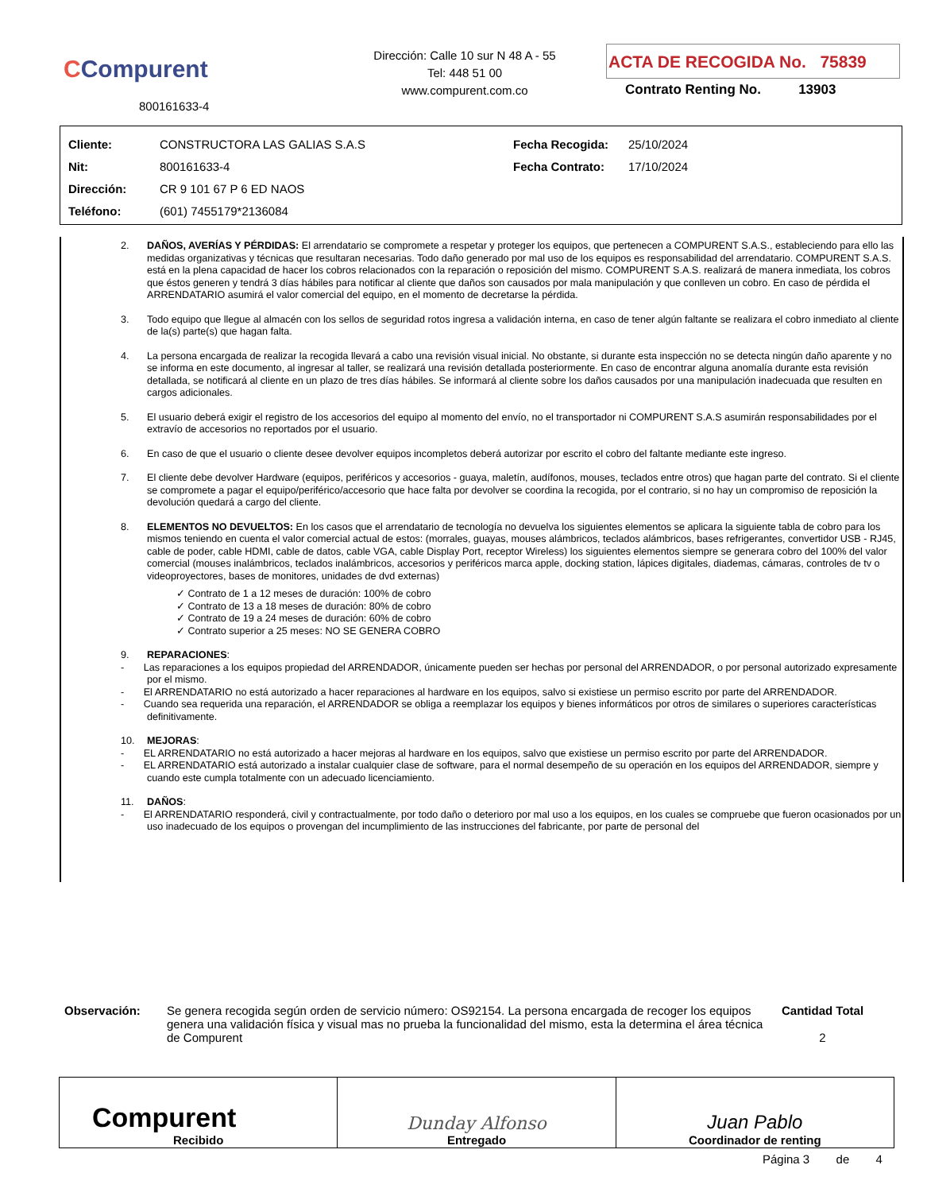CCompurent
800161633-4
Dirección: Calle 10 sur N 48 A - 55
Tel: 448 51 00
www.compurent.com.co
ACTA DE RECOGIDA No. 75839
Contrato Renting No. 13903
| Cliente: | CONSTRUCTORA LAS GALIAS S.A.S | Fecha Recogida: | 25/10/2024 |
| Nit: | 800161633-4 | Fecha Contrato: | 17/10/2024 |
| Dirección: | CR 9 101 67 P 6 ED NAOS | | |
| Teléfono: | (601) 7455179*2136084 | | |
2. DAÑOS, AVERÍAS Y PÉRDIDAS: El arrendatario se compromete a respetar y proteger los equipos, que pertenecen a COMPURENT S.A.S., estableciendo para ello las medidas organizativas y técnicas que resultaran necesarias. Todo daño generado por mal uso de los equipos es responsabilidad del arrendatario. COMPURENT S.A.S. está en la plena capacidad de hacer los cobros relacionados con la reparación o reposición del mismo. COMPURENT S.A.S. realizará de manera inmediata, los cobros que éstos generen y tendrá 3 días hábiles para notificar al cliente que daños son causados por mala manipulación y que conlleven un cobro. En caso de pérdida el ARRENDATARIO asumirá el valor comercial del equipo, en el momento de decretarse la pérdida.
3. Todo equipo que llegue al almacén con los sellos de seguridad rotos ingresa a validación interna, en caso de tener algún faltante se realizara el cobro inmediato al cliente de la(s) parte(s) que hagan falta.
4. La persona encargada de realizar la recogida llevará a cabo una revisión visual inicial. No obstante, si durante esta inspección no se detecta ningún daño aparente y no se informa en este documento, al ingresar al taller, se realizará una revisión detallada posteriormente. En caso de encontrar alguna anomalía durante esta revisión detallada, se notificará al cliente en un plazo de tres días hábiles. Se informará al cliente sobre los daños causados por una manipulación inadecuada que resulten en cargos adicionales.
5. El usuario deberá exigir el registro de los accesorios del equipo al momento del envío, no el transportador ni COMPURENT S.A.S asumirán responsabilidades por el extravío de accesorios no reportados por el usuario.
6. En caso de que el usuario o cliente desee devolver equipos incompletos deberá autorizar por escrito el cobro del faltante mediante este ingreso.
7. El cliente debe devolver Hardware (equipos, periféricos y accesorios - guaya, maletín, audífonos, mouses, teclados entre otros) que hagan parte del contrato. Si el cliente se compromete a pagar el equipo/periférico/accesorio que hace falta por devolver se coordina la recogida, por el contrario, si no hay un compromiso de reposición la devolución quedará a cargo del cliente.
8. ELEMENTOS NO DEVUELTOS: En los casos que el arrendatario de tecnología no devuelva los siguientes elementos se aplicara la siguiente tabla de cobro para los mismos teniendo en cuenta el valor comercial actual de estos: (morrales, guayas, mouses alámbricos, teclados alámbricos, bases refrigerantes, convertidor USB - RJ45, cable de poder, cable HDMI, cable de datos, cable VGA, cable Display Port, receptor Wireless) los siguientes elementos siempre se generara cobro del 100% del valor comercial (mouses inalámbricos, teclados inalámbricos, accesorios y periféricos marca apple, docking station, lápices digitales, diademas, cámaras, controles de tv o videoproyectores, bases de monitores, unidades de dvd externas)
✓ Contrato de 1 a 12 meses de duración: 100% de cobro
✓ Contrato de 13 a 18 meses de duración: 80% de cobro
✓ Contrato de 19 a 24 meses de duración: 60% de cobro
✓ Contrato superior a 25 meses: NO SE GENERA COBRO
9. REPARACIONES:
- Las reparaciones a los equipos propiedad del ARRENDADOR, únicamente pueden ser hechas por personal del ARRENDADOR, o por personal autorizado expresamente por el mismo.
- El ARRENDATARIO no está autorizado a hacer reparaciones al hardware en los equipos, salvo si existiese un permiso escrito por parte del ARRENDADOR.
- Cuando sea requerida una reparación, el ARRENDADOR se obliga a reemplazar los equipos y bienes informáticos por otros de similares o superiores características definitivamente.
10. MEJORAS:
- EL ARRENDATARIO no está autorizado a hacer mejoras al hardware en los equipos, salvo que existiese un permiso escrito por parte del ARRENDADOR.
- EL ARRENDATARIO está autorizado a instalar cualquier clase de software, para el normal desempeño de su operación en los equipos del ARRENDADOR, siempre y cuando este cumpla totalmente con un adecuado licenciamiento.
11. DAÑOS:
- El ARRENDATARIO responderá, civil y contractualmente, por todo daño o deterioro por mal uso a los equipos, en los cuales se compruebe que fueron ocasionados por un uso inadecuado de los equipos o provengan del incumplimiento de las instrucciones del fabricante, por parte de personal del
| Observación: | Se genera recogida según orden de servicio número: OS92154. La persona encargada de recoger los equipos genera una validación física y visual mas no prueba la funcionalidad del mismo, esta la determina el área técnica de Compurent | Cantidad Total 2 |
| Compurent Recibido | Dunday Alfonso Entregado | Juan Pablo Coordinador de renting |
Página 3 de 4